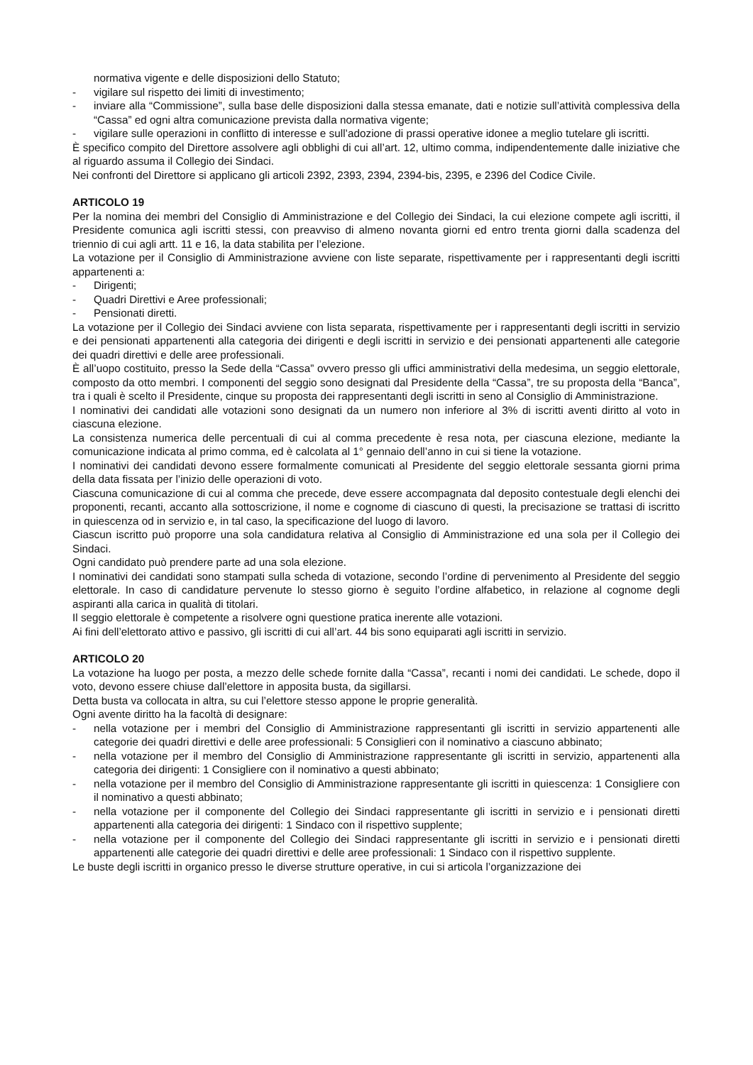normativa vigente e delle disposizioni dello Statuto;
- vigilare sul rispetto dei limiti di investimento;
- inviare alla “Commissione”, sulla base delle disposizioni dalla stessa emanate, dati e notizie sull’attività complessiva della “Cassa” ed ogni altra comunicazione prevista dalla normativa vigente;
- vigilare sulle operazioni in conflitto di interesse e sull’adozione di prassi operative idonee a meglio tutelare gli iscritti.
È specifico compito del Direttore assolvere agli obblighi di cui all’art. 12, ultimo comma, indipendentemente dalle iniziative che al riguardo assuma il Collegio dei Sindaci.
Nei confronti del Direttore si applicano gli articoli 2392, 2393, 2394, 2394-bis, 2395, e 2396 del Codice Civile.
ARTICOLO 19
Per la nomina dei membri del Consiglio di Amministrazione e del Collegio dei Sindaci, la cui elezione compete agli iscritti, il Presidente comunica agli iscritti stessi, con preavviso di almeno novanta giorni ed entro trenta giorni dalla scadenza del triennio di cui agli artt. 11 e 16, la data stabilita per l’elezione.
La votazione per il Consiglio di Amministrazione avviene con liste separate, rispettivamente per i rappresentanti degli iscritti appartenenti a:
- Dirigenti;
- Quadri Direttivi e Aree professionali;
- Pensionati diretti.
La votazione per il Collegio dei Sindaci avviene con lista separata, rispettivamente per i rappresentanti degli iscritti in servizio e dei pensionati appartenenti alla categoria dei dirigenti e degli iscritti in servizio e dei pensionati appartenenti alle categorie dei quadri direttivi e delle aree professionali.
È all’uopo costituito, presso la Sede della “Cassa” ovvero presso gli uffici amministrativi della medesima, un seggio elettorale, composto da otto membri. I componenti del seggio sono designati dal Presidente della “Cassa”, tre su proposta della “Banca”, tra i quali è scelto il Presidente, cinque su proposta dei rappresentanti degli iscritti in seno al Consiglio di Amministrazione.
I nominativi dei candidati alle votazioni sono designati da un numero non inferiore al 3% di iscritti aventi diritto al voto in ciascuna elezione.
La consistenza numerica delle percentuali di cui al comma precedente è resa nota, per ciascuna elezione, mediante la comunicazione indicata al primo comma, ed è calcolata al 1° gennaio dell’anno in cui si tiene la votazione.
I nominativi dei candidati devono essere formalmente comunicati al Presidente del seggio elettorale sessanta giorni prima della data fissata per l’inizio delle operazioni di voto.
Ciascuna comunicazione di cui al comma che precede, deve essere accompagnata dal deposito contestuale degli elenchi dei proponenti, recanti, accanto alla sottoscrizione, il nome e cognome di ciascuno di questi, la precisazione se trattasi di iscritto in quiescenza od in servizio e, in tal caso, la specificazione del luogo di lavoro.
Ciascun iscritto può proporre una sola candidatura relativa al Consiglio di Amministrazione ed una sola per il Collegio dei Sindaci.
Ogni candidato può prendere parte ad una sola elezione.
I nominativi dei candidati sono stampati sulla scheda di votazione, secondo l’ordine di pervenimento al Presidente del seggio elettorale. In caso di candidature pervenute lo stesso giorno è seguito l’ordine alfabetico, in relazione al cognome degli aspiranti alla carica in qualità di titolari.
Il seggio elettorale è competente a risolvere ogni questione pratica inerente alle votazioni.
Ai fini dell’elettorato attivo e passivo, gli iscritti di cui all’art. 44 bis sono equiparati agli iscritti in servizio.
ARTICOLO 20
La votazione ha luogo per posta, a mezzo delle schede fornite dalla “Cassa”, recanti i nomi dei candidati. Le schede, dopo il voto, devono essere chiuse dall’elettore in apposita busta, da sigillarsi.
Detta busta va collocata in altra, su cui l’elettore stesso appone le proprie generalità.
Ogni avente diritto ha la facoltà di designare:
- nella votazione per i membri del Consiglio di Amministrazione rappresentanti gli iscritti in servizio appartenenti alle categorie dei quadri direttivi e delle aree professionali: 5 Consiglieri con il nominativo a ciascuno abbinato;
- nella votazione per il membro del Consiglio di Amministrazione rappresentante gli iscritti in servizio, appartenenti alla categoria dei dirigenti: 1 Consigliere con il nominativo a questi abbinato;
- nella votazione per il membro del Consiglio di Amministrazione rappresentante gli iscritti in quiescenza: 1 Consigliere con il nominativo a questi abbinato;
- nella votazione per il componente del Collegio dei Sindaci rappresentante gli iscritti in servizio e i pensionati diretti appartenenti alla categoria dei dirigenti: 1 Sindaco con il rispettivo supplente;
- nella votazione per il componente del Collegio dei Sindaci rappresentante gli iscritti in servizio e i pensionati diretti appartenenti alle categorie dei quadri direttivi e delle aree professionali: 1 Sindaco con il rispettivo supplente.
Le buste degli iscritti in organico presso le diverse strutture operative, in cui si articola l’organizzazione dei